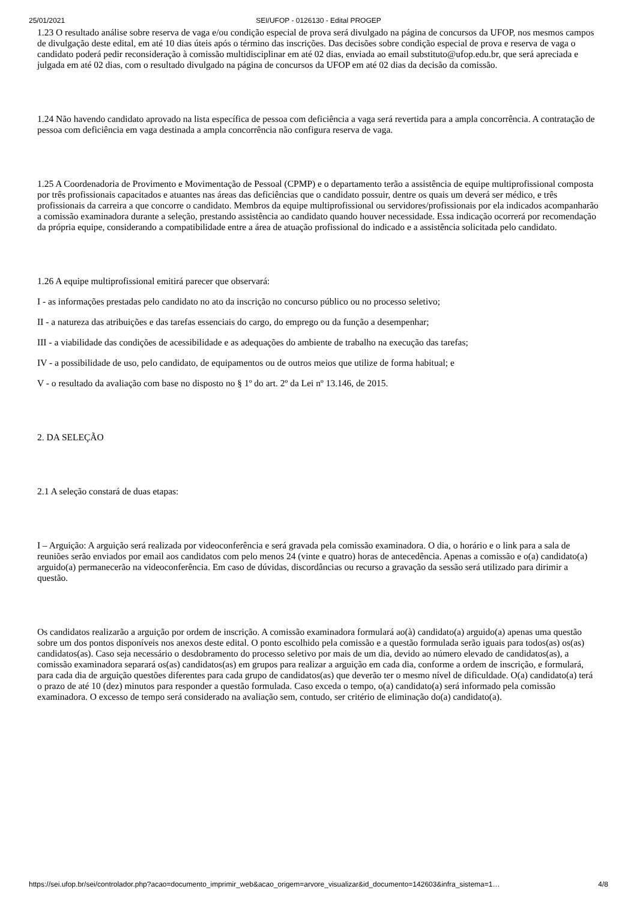25/01/2021 SEI/UFOP - 0126130 - Edital PROGEP
1.23 O resultado análise sobre reserva de vaga e/ou condição especial de prova será divulgado na página de concursos da UFOP, nos mesmos campos de divulgação deste edital, em até 10 dias úteis após o término das inscrições. Das decisões sobre condição especial de prova e reserva de vaga o candidato poderá pedir reconsideração à comissão multidisciplinar em até 02 dias, enviada ao email substituto@ufop.edu.br, que será apreciada e julgada em até 02 dias, com o resultado divulgado na página de concursos da UFOP em até 02 dias da decisão da comissão.
1.24 Não havendo candidato aprovado na lista específica de pessoa com deficiência a vaga será revertida para a ampla concorrência. A contratação de pessoa com deficiência em vaga destinada a ampla concorrência não configura reserva de vaga.
1.25 A Coordenadoria de Provimento e Movimentação de Pessoal (CPMP) e o departamento terão a assistência de equipe multiprofissional composta por três profissionais capacitados e atuantes nas áreas das deficiências que o candidato possuir, dentre os quais um deverá ser médico, e três profissionais da carreira a que concorre o candidato. Membros da equipe multiprofissional ou servidores/profissionais por ela indicados acompanharão a comissão examinadora durante a seleção, prestando assistência ao candidato quando houver necessidade. Essa indicação ocorrerá por recomendação da própria equipe, considerando a compatibilidade entre a área de atuação profissional do indicado e a assistência solicitada pelo candidato.
1.26 A equipe multiprofissional emitirá parecer que observará:
I - as informações prestadas pelo candidato no ato da inscrição no concurso público ou no processo seletivo;
II - a natureza das atribuições e das tarefas essenciais do cargo, do emprego ou da função a desempenhar;
III - a viabilidade das condições de acessibilidade e as adequações do ambiente de trabalho na execução das tarefas;
IV - a possibilidade de uso, pelo candidato, de equipamentos ou de outros meios que utilize de forma habitual; e
V - o resultado da avaliação com base no disposto no § 1º do art. 2º da Lei nº 13.146, de 2015.
2. DA SELEÇÃO
2.1 A seleção constará de duas etapas:
I – Arguição: A arguição será realizada por videoconferência e será gravada pela comissão examinadora. O dia, o horário e o link para a sala de reuniões serão enviados por email aos candidatos com pelo menos 24 (vinte e quatro) horas de antecedência. Apenas a comissão e o(a) candidato(a) arguido(a) permanecerão na videoconferência. Em caso de dúvidas, discordâncias ou recurso a gravação da sessão será utilizado para dirimir a questão.
Os candidatos realizarão a arguição por ordem de inscrição. A comissão examinadora formulará ao(à) candidato(a) arguido(a) apenas uma questão sobre um dos pontos disponíveis nos anexos deste edital. O ponto escolhido pela comissão e a questão formulada serão iguais para todos(as) os(as) candidatos(as). Caso seja necessário o desdobramento do processo seletivo por mais de um dia, devido ao número elevado de candidatos(as), a comissão examinadora separará os(as) candidatos(as) em grupos para realizar a arguição em cada dia, conforme a ordem de inscrição, e formulará, para cada dia de arguição questões diferentes para cada grupo de candidatos(as) que deverão ter o mesmo nível de dificuldade. O(a) candidato(a) terá o prazo de até 10 (dez) minutos para responder a questão formulada. Caso exceda o tempo, o(a) candidato(a) será informado pela comissão examinadora. O excesso de tempo será considerado na avaliação sem, contudo, ser critério de eliminação do(a) candidato(a).
https://sei.ufop.br/sei/controlador.php?acao=documento_imprimir_web&acao_origem=arvore_visualizar&id_documento=142603&infra_sistema=1… 4/8